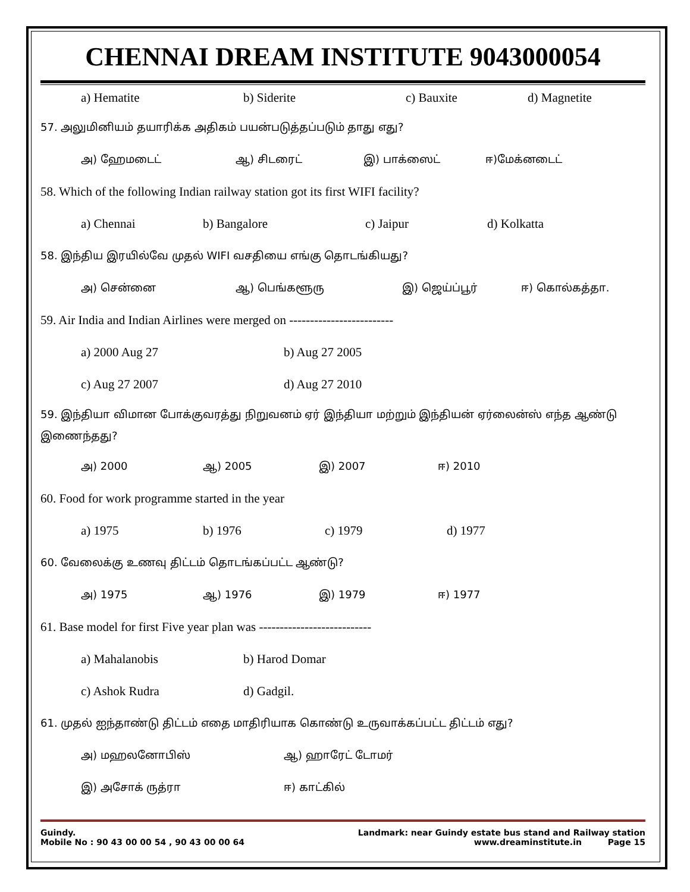CHENNAI DREAM INSTITUTE 9043000054
a) Hematite b) Siderite c) Bauxite d) Magnetite
57. அலுமினியம் தயாரிக்க அதிகம் பயன்படுத்தப்படும் தாது எது?
அ) ஹேமடைட் ஆ) சிடரைட் இ) பாக்ஸைட் ஈ)மேக்னடைட்
58. Which of the following Indian railway station got its first WIFI facility?
a) Chennai b) Bangalore c) Jaipur d) Kolkatta
58. இந்திய இரயில்வே முதல் WIFI வசதியை எங்கு தொடங்கியது?
அ) சென்னை ஆ) பெங்களூரு இ) ஜெய்ப்பூர் ஈ) கொல்கத்தா.
59. Air India and Indian Airlines were merged on -------------------------
a) 2000 Aug 27 b) Aug 27 2005
c) Aug 27 2007 d) Aug 27 2010
59. இந்தியா விமான போக்குவரத்து நிறுவனம் ஏர் இந்தியா மற்றும் இந்தியன் ஏர்லைன்ஸ் எந்த ஆண்டு இணைந்தது?
அ) 2000 ஆ) 2005 இ) 2007 ஈ) 2010
60. Food for work programme started in the year
a) 1975 b) 1976 c) 1979 d) 1977
60. வேலைக்கு உணவு திட்டம் தொடங்கப்பட்ட ஆண்டு?
அ) 1975 ஆ) 1976 இ) 1979 ஈ) 1977
61. Base model for first Five year plan was ---------------------------
a) Mahalanobis b) Harod Domar
c) Ashok Rudra d) Gadgil.
61. முதல் ஐந்தாண்டு திட்டம் எதை மாதிரியாக கொண்டு உருவாக்கப்பட்ட திட்டம் எது?
அ) மஹலனோபிஸ் ஆ) ஹாரேட் டோமர்
இ) அசோக் ருத்ரா ஈ) காட்கில்
Guindy. Landmark: near Guindy estate bus stand and Railway station
Mobile No : 90 43 00 00 54 , 90 43 00 00 64 www.dreaminstitute.in Page 15